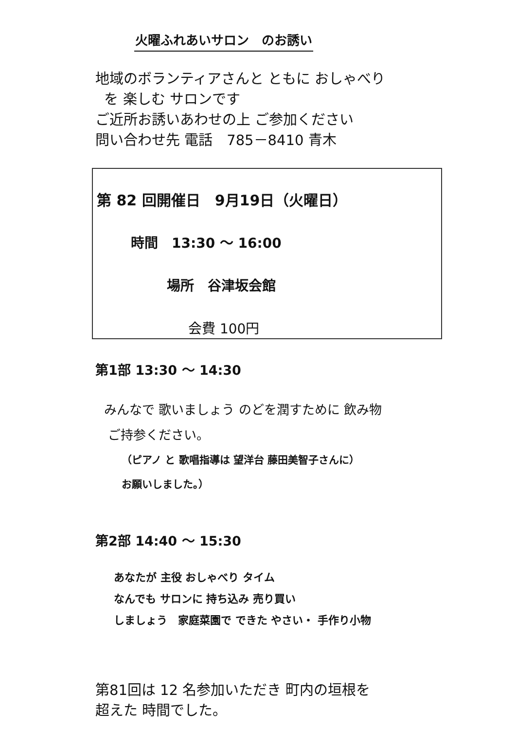火曜ふれあいサロン　のお誘い
地域のボランティアさんと ともに おしゃべり
を 楽しむ サロンです
ご近所お誘いあわせの上 ご参加ください
問い合わせ先 電話　785－8410 青木
第 82 回開催日　9月19日（火曜日）
時間　13:30 ～ 16:00
場所　谷津坂会館
会費 100円
第1部 13:30 ～ 14:30
みんなで 歌いましょう のどを潤すために 飲み物
ご持参ください。
（ピアノ と 歌唱指導は 望洋台 藤田美智子さんに）
お願いしました。）
第2部 14:40 ～ 15:30
あなたが 主役 おしゃべり タイム
なんでも サロンに 持ち込み 売り買い
しましょう　家庭菜園で できた やさい・ 手作り小物
第81回は 12 名参加いただき 町内の垣根を
超えた 時間でした。